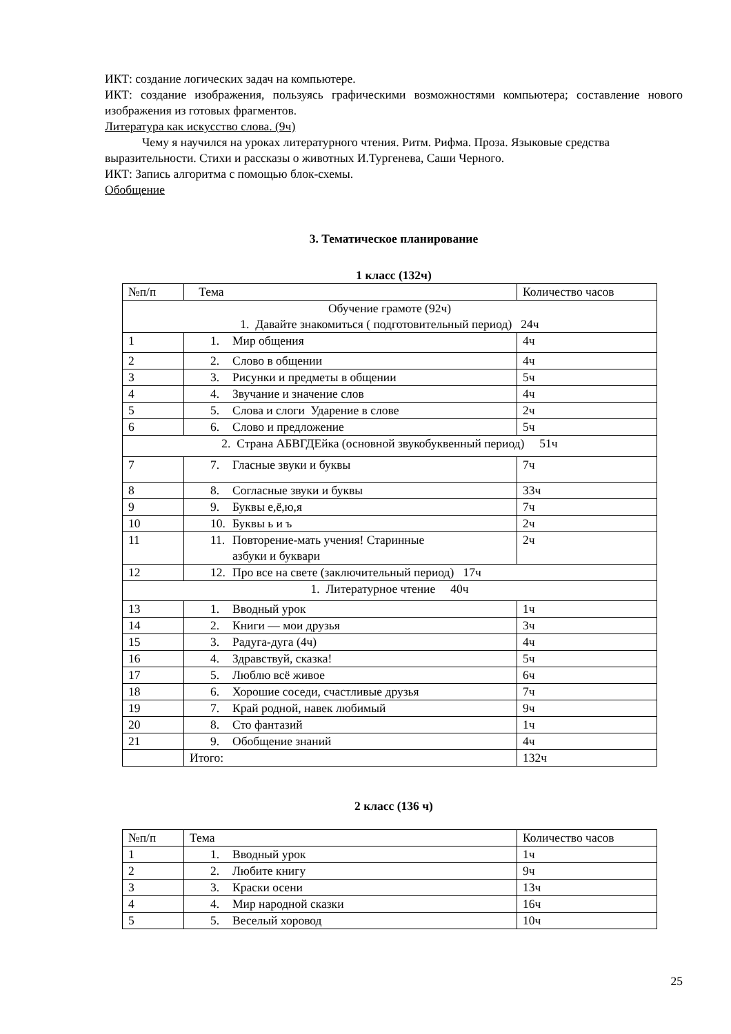ИКТ: создание логических задач на компьютере.
ИКТ: создание изображения, пользуясь графическими возможностями компьютера; составление нового изображения из готовых фрагментов.
Литература как искусство слова. (9ч)
Чему я научился на уроках литературного чтения. Ритм. Рифма. Проза. Языковые средства выразительности. Стихи и рассказы о животных И.Тургенева, Саши Черного.
ИКТ: Запись алгоритма с помощью блок-схемы.
Обобщение
3. Тематическое планирование
1 класс (132ч)
| №п/п | Тема | Количество часов |
| Обучение грамоте (92ч) 1. Давайте знакомиться ( подготовительный период) 24ч | | |
| 1 | 1. Мир общения | 4ч |
| 2 | 2. Слово в общении | 4ч |
| 3 | 3. Рисунки и предметы в общении | 5ч |
| 4 | 4. Звучание и значение слов | 4ч |
| 5 | 5. Слова и слоги Ударение в слове | 2ч |
| 6 | 6. Слово и предложение | 5ч |
| 2. Страна АБВГДЕйка (основной звукобуквенный период) 51ч | | |
| 7 | 7. Гласные звуки и буквы | 7ч |
| 8 | 8. Согласные звуки и буквы | 33ч |
| 9 | 9. Буквы е,ё,ю,я | 7ч |
| 10 | 10. Буквы ь и ъ | 2ч |
| 11 | 11. Повторение-мать учения! Старинные азбуки и буквари | 2ч |
| 12 | 12. Про все на свете (заключительный период) 17ч | |
| 1. Литературное чтение 40ч | | |
| 13 | 1. Вводный урок | 1ч |
| 14 | 2. Книги — мои друзья | 3ч |
| 15 | 3. Радуга-дуга (4ч) | 4ч |
| 16 | 4. Здравствуй, сказка! | 5ч |
| 17 | 5. Люблю всё живое | 6ч |
| 18 | 6. Хорошие соседи, счастливые друзья | 7ч |
| 19 | 7. Край родной, навек любимый | 9ч |
| 20 | 8. Сто фантазий | 1ч |
| 21 | 9. Обобщение знаний | 4ч |
| | Итого: | 132ч |
2 класс (136 ч)
| №п/п | Тема | Количество часов |
| 1 | 1. Вводный урок | 1ч |
| 2 | 2. Любите книгу | 9ч |
| 3 | 3. Краски осени | 13ч |
| 4 | 4. Мир народной сказки | 16ч |
| 5 | 5. Веселый хоровод | 10ч |
25